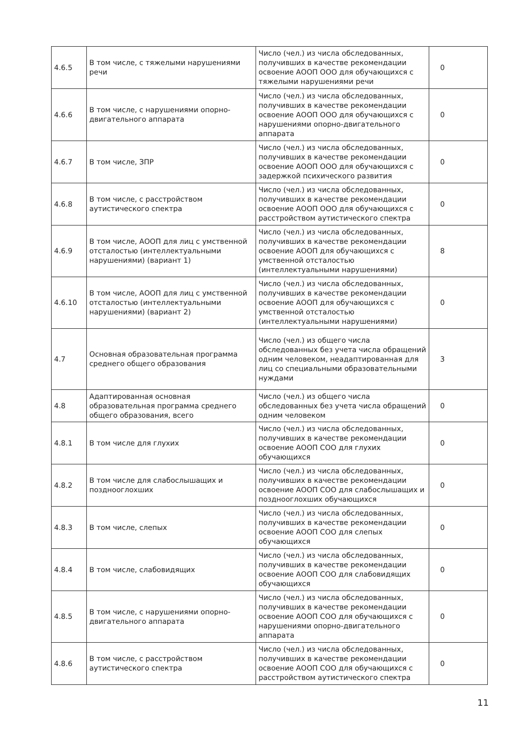| 4.6.5 | В том числе, с тяжелыми нарушениями речи | Число (чел.) из числа обследованных, получивших в качестве рекомендации освоение АООП ООО для обучающихся с тяжелыми нарушениями речи | 0 |
| 4.6.6 | В том числе, с нарушениями опорно-двигательного аппарата | Число (чел.) из числа обследованных, получивших в качестве рекомендации освоение АООП ООО для обучающихся с нарушениями опорно-двигательного аппарата | 0 |
| 4.6.7 | В том числе, ЗПР | Число (чел.) из числа обследованных, получивших в качестве рекомендации освоение АООП ООО для обучающихся с задержкой психического развития | 0 |
| 4.6.8 | В том числе, с расстройством аутистического спектра | Число (чел.) из числа обследованных, получивших в качестве рекомендации освоение АООП ООО для обучающихся с расстройством аутистического спектра | 0 |
| 4.6.9 | В том числе, АООП для лиц с умственной отсталостью (интеллектуальными нарушениями) (вариант 1) | Число (чел.) из числа обследованных, получивших в качестве рекомендации освоение АООП для обучающихся с умственной отсталостью (интеллектуальными нарушениями) | 8 |
| 4.6.10 | В том числе, АООП для лиц с умственной отсталостью (интеллектуальными нарушениями) (вариант 2) | Число (чел.) из числа обследованных, получивших в качестве рекомендации освоение АООП для обучающихся с умственной отсталостью (интеллектуальными нарушениями) | 0 |
| 4.7 | Основная образовательная программа среднего общего образования | Число (чел.) из общего числа обследованных без учета числа обращений одним человеком, неадаптированная для лиц со специальными образовательными нуждами | 3 |
| 4.8 | Адаптированная основная образовательная программа среднего общего образования, всего | Число (чел.) из общего числа обследованных без учета числа обращений одним человеком | 0 |
| 4.8.1 | В том числе для глухих | Число (чел.) из числа обследованных, получивших в качестве рекомендации освоение АООП СОО для глухих обучающихся | 0 |
| 4.8.2 | В том числе для слабослышащих и позднооглохших | Число (чел.) из числа обследованных, получивших в качестве рекомендации освоение АООП СОО для слабослышащих и позднооглохших обучающихся | 0 |
| 4.8.3 | В том числе, слепых | Число (чел.) из числа обследованных, получивших в качестве рекомендации освоение АООП СОО для слепых обучающихся | 0 |
| 4.8.4 | В том числе, слабовидящих | Число (чел.) из числа обследованных, получивших в качестве рекомендации освоение АООП СОО для слабовидящих обучающихся | 0 |
| 4.8.5 | В том числе, с нарушениями опорно-двигательного аппарата | Число (чел.) из числа обследованных, получивших в качестве рекомендации освоение АООП СОО для обучающихся с нарушениями опорно-двигательного аппарата | 0 |
| 4.8.6 | В том числе, с расстройством аутистического спектра | Число (чел.) из числа обследованных, получивших в качестве рекомендации освоение АООП СОО для обучающихся с расстройством аутистического спектра | 0 |
11